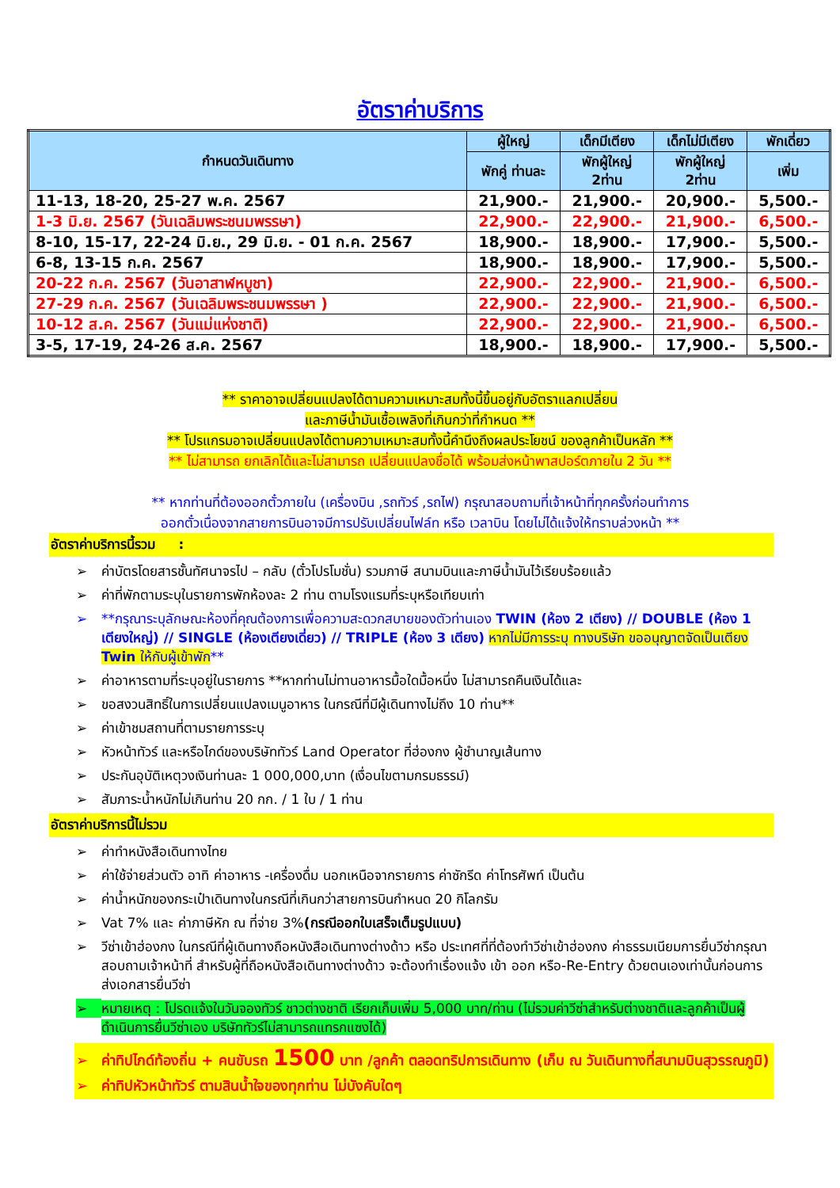อัตราค่าบริการ
| กำหนดวันเดินทาง | ผู้ใหญ่ | เด็กมีเตียง | เด็กไม่มีเตียง | พักเดี่ยว |
| --- | --- | --- | --- | --- |
| | พักคู่ ท่านละ | พักผู้ใหญ่ 2ท่าน | พักผู้ใหญ่ 2ท่าน | เพิ่ม |
| 11-13, 18-20, 25-27 พ.ค. 2567 | 21,900.- | 21,900.- | 20,900.- | 5,500.- |
| 1-3 มิ.ย. 2567 (วันเฉลิมพระชนมพรรษา) | 22,900.- | 22,900.- | 21,900.- | 6,500.- |
| 8-10, 15-17, 22-24 มิ.ย., 29 มิ.ย. - 01 ก.ค. 2567 | 18,900.- | 18,900.- | 17,900.- | 5,500.- |
| 6-8, 13-15 ก.ค. 2567 | 18,900.- | 18,900.- | 17,900.- | 5,500.- |
| 20-22 ก.ค. 2567 (วันอาสาฬหบูชา) | 22,900.- | 22,900.- | 21,900.- | 6,500.- |
| 27-29 ก.ค. 2567 (วันเฉลิมพระชนมพรรษา ) | 22,900.- | 22,900.- | 21,900.- | 6,500.- |
| 10-12 ส.ค. 2567 (วันแม่แห่งชาติ) | 22,900.- | 22,900.- | 21,900.- | 6,500.- |
| 3-5, 17-19, 24-26 ส.ค. 2567 | 18,900.- | 18,900.- | 17,900.- | 5,500.- |
** ราคาอาจเปลี่ยนแปลงได้ตามความเหมาะสมทั้งนี้ขึ้นอยู่กับอัตราแลกเปลี่ยน
และภาษีน้ำมันเชื้อเพลิงที่เกินกว่าที่กำหนด **
** โปรแกรมอาจเปลี่ยนแปลงได้ตามความเหมาะสมทั้งนี้คำนึงถึงผลประโยชน์ ของลูกค้าเป็นหลัก **
** ไม่สามารถ ยกเลิกได้และไม่สามารถ เปลี่ยนแปลงชื่อได้ พร้อมส่งหน้าพาสปอร์ตภายใน 2 วัน **
** หากท่านที่ต้องออกตั๋วภายใน (เครื่องบิน ,รถทัวร์ ,รถไฟ) กรุณาสอบถามที่เจ้าหน้าที่ทุกครั้งก่อนทำการ
ออกตั๋วเนื่องจากสายการบินอาจมีการปรับเปลี่ยนไฟล์ท หรือ เวลาบิน โดยไม่ได้แจ้งให้ทราบล่วงหน้า **
อัตราค่าบริการนี้รวม :
➢ ค่าบัตรโดยสารชั้นทัศนาจรไป – กลับ (ตั๋วโปรโมชั่น) รวมภาษี สนามบินและภาษีน้ำมันไว้เรียบร้อยแล้ว
➢ ค่าที่พักตามระบุในรายการพักห้องละ 2 ท่าน ตามโรงแรมที่ระบุหรือเทียบเท่า
➢ **กรุณาระบุลักษณะห้องที่คุณต้องการเพื่อความสะดวกสบายของตัวท่านเอง TWIN (ห้อง 2 เตียง) // DOUBLE (ห้อง 1 เตียงใหญ่) // SINGLE (ห้องเตียงเดี่ยว) // TRIPLE (ห้อง 3 เตียง) หากไม่มีการระบุ ทางบริษัท ขออนุญาตจัดเป็นเตียง Twin ให้กับผู้เข้าพัก**
➢ ค่าอาหารตามที่ระบุอยู่ในรายการ **หากท่านไม่ทานอาหารมื้อใดมื้อหนึ่ง ไม่สามารถคืนเงินได้และ
➢ ขอสงวนสิทธิ์ในการเปลี่ยนแปลงเมนูอาหาร ในกรณีที่มีผู้เดินทางไม่ถึง 10 ท่าน**
➢ ค่าเข้าชมสถานที่ตามรายการระบุ
➢ หัวหน้าทัวร์ และหรือไกด์ของบริษัททัวร์ Land Operator ที่ฮ่องกง ผู้ชำนาญเส้นทาง
➢ ประกันอุบัติเหตุวงเงินท่านละ 1 000,000,บาท (เงื่อนไขตามกรมธรรม์)
➢ สัมภาระน้ำหนักไม่เกินท่าน 20 กก. / 1 ใบ / 1 ท่าน
อัตราค่าบริการนี้ไม่รวม
➢ ค่าทำหนังสือเดินทางไทย
➢ ค่าใช้จ่ายส่วนตัว อาทิ ค่าอาหาร -เครื่องดื่ม นอกเหนือจากรายการ ค่าซักรีด ค่าโทรศัพท์ เป็นต้น
➢ ค่าน้ำหนักของกระเป๋าเดินทางในกรณีที่เกินกว่าสายการบินกำหนด 20 กิโลกรัม
➢ Vat 7% และ ค่าภาษีหัก ณ ที่จ่าย 3%(กรณีออกใบเสร็จเต็มรูปแบบ)
➢ วีซ่าเข้าฮ่องกง ในกรณีที่ผู้เดินทางถือหนังสือเดินทางต่างด้าว หรือ ประเทศที่ที่ต้องทำวีซ่าเข้าฮ่องกง ค่าธรรมเนียมการยื่นวีซ่ากรุณาสอบถามเจ้าหน้าที่ สำหรับผู้ที่ถือหนังสือเดินทางต่างด้าว จะต้องทำเรื่องแจ้ง เข้า ออก หรือ-Re-Entry ด้วยตนเองเท่านั้นก่อนการส่งเอกสารยื่นวีซ่า
➢ หมายเหตุ : โปรดแจ้งในวันจองทัวร์ ชาวต่างชาติ เรียกเก็บเพิ่ม 5,000 บาท/ท่าน (ไม่รวมค่าวีซ่าสำหรับต่างชาติและลูกค้าเป็นผู้ดำเนินการยื่นวีซ่าเอง บริษัททัวร์ไม่สามารถแทรกแซงได้)
➢ ค่าทิปไกด์ท้องถิ่น + คนขับรถ 1500 บาท /ลูกค้า ตลอดทริปการเดินทาง (เก็บ ณ วันเดินทางที่สนามบินสุวรรณภูมิ)
➢ ค่าทิปหัวหน้าทัวร์ ตามสินน้ำใจของทุกท่าน ไม่บังคับใดๆ